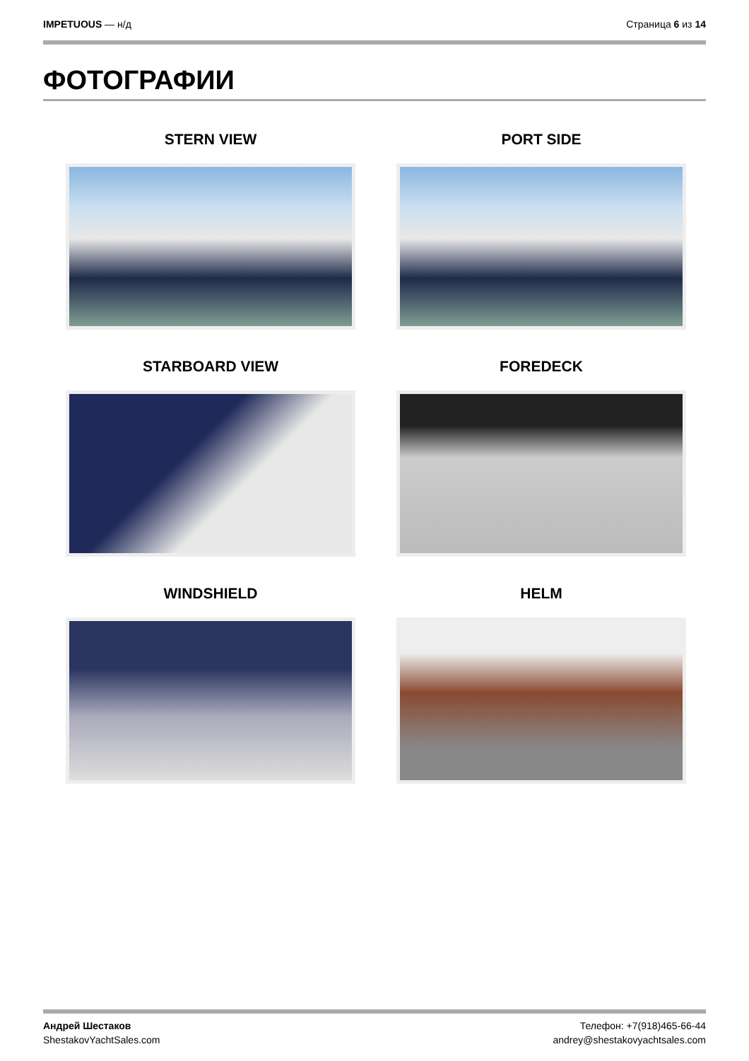IMPETUOUS — н/д Страница 6 из 14
ФОТОГРАФИИ
STERN VIEW
PORT SIDE
STARBOARD VIEW
FOREDECK
WINDSHIELD
HELM
Андрей Шестаков
ShestakovYachtSales.com
Телефон: +7(918)465-66-44
andrey@shestakovyachtsales.com